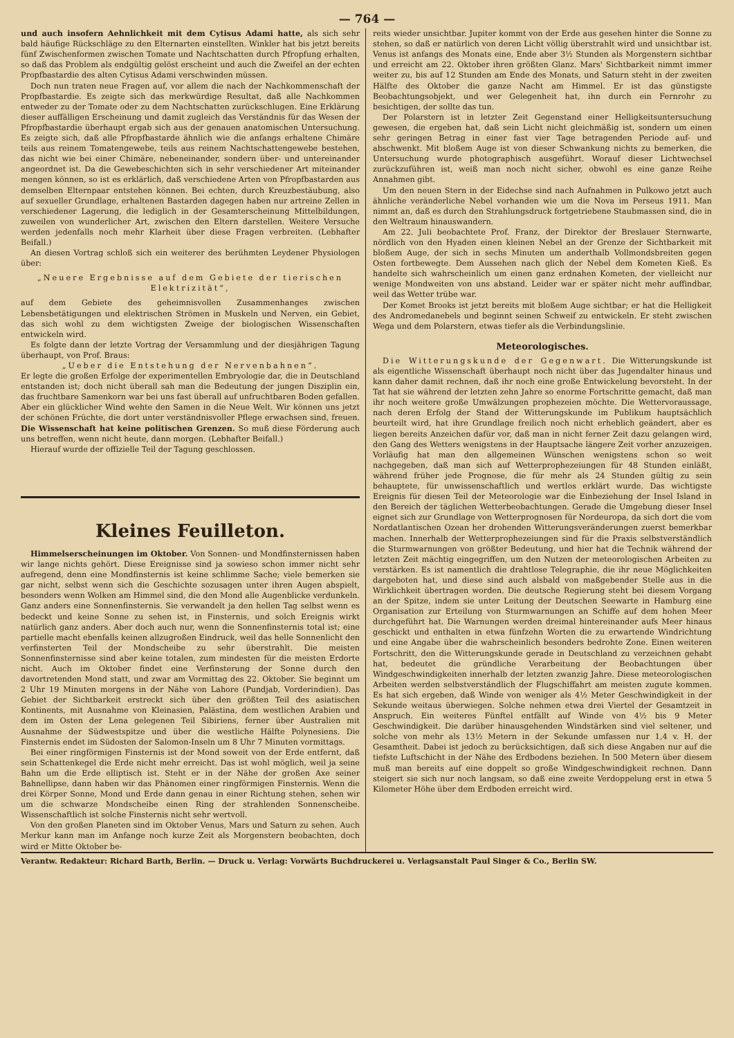— 764 —
und auch insofern Aehnlichkeit mit dem Cytisus Adami hatte, als sich sehr bald häufige Rückschläge zu den Elternarten einstellten. Winkler hat bis jetzt bereits fünf Zwischenformen zwischen Tomate und Nachtschatten durch Pfropfung erhalten, so daß das Problem als endgültig gelöst erscheint und auch die Zweifel an der echten Propfbastardie des alten Cytisus Adami verschwinden müssen.
Doch nun traten neue Fragen auf, vor allem die nach der Nachkommenschaft der Propfbastardie. Es zeigte sich das merkwürdige Resultat, daß alle Nachkommen entweder zu der Tomate oder zu dem Nachtschatten zurückschlugen. Eine Erklärung dieser auffälligen Erscheinung und damit zugleich das Verständnis für das Wesen der Pfropfbastardie überhaupt ergab sich aus der genauen anatomischen Untersuchung. Es zeigte sich, daß alle Pfropfbastarde ähnlich wie die anfangs erhaltene Chimäre teils aus reinem Tomatengewebe, teils aus reinem Nachtschattengewebe bestehen, das nicht wie bei einer Chimäre, nebeneinander, sondern über- und untereinander angeordnet ist. Da die Gewebeschichten sich in sehr verschiedener Art miteinander mengen können, so ist es erklärlich, daß verschiedene Arten von Pfropfbastarden aus demselben Elternpaar entstehen können. Bei echten, durch Kreuzbestäubung, also auf sexueller Grundlage, erhaltenen Bastarden dagegen haben nur artreine Zellen in verschiedener Lagerung, die lediglich in der Gesamterscheinung Mittelbildungen, zuweilen von wunderlicher Art, zwischen den Eltern darstellen. Weitere Versuche werden jedenfalls noch mehr Klarheit über diese Fragen verbreiten. (Lebhafter Beifall.)
An diesen Vortrag schloß sich ein weiterer des berühmten Leydener Physiologen über:
„Neuere Ergebnisse auf dem Gebiete der tierischen Elektrizität“,
auf dem Gebiete des geheimnisvollen Zusammenhanges zwischen Lebensbetätigungen und elektrischen Strömen in Muskeln und Nerven, ein Gebiet, das sich wohl zu dem wichtigsten Zweige der biologischen Wissenschaften entwickeln wird.
Es folgte dann der letzte Vortrag der Versammlung und der diesjährigen Tagung überhaupt, von Prof. Braus:
„Ueber die Entstehung der Nervenbahnen“.
Er legte die großen Erfolge der experimentellen Embryologie dar, die in Deutschland entstanden ist; doch nicht überall sah man die Bedeutung der jungen Disziplin ein, das fruchtbare Samenkorn war bei uns fast überall auf unfruchtbaren Boden gefallen. Aber ein glücklicher Wind wehte den Samen in die Neue Welt. Wir können uns jetzt der schönen Früchte, die dort unter verständnisvoller Pflege erwachsen sind, freuen. Die Wissenschaft hat keine politischen Grenzen. So muß diese Förderung auch uns betreffen, wenn nicht heute, dann morgen. (Lebhafter Beifall.)
Hierauf wurde der offizielle Teil der Tagung geschlossen.
Kleines Feuilleton.
Himmelserscheinungen im Oktober. Von Sonnen- und Mondfinsternissen haben wir lange nichts gehört. Diese Ereignisse sind ja sowieso schon immer nicht sehr aufregend, denn eine Mondfinsternis ist keine schlimme Sache; viele bemerken sie gar nicht, selbst wenn sich die Geschichte sozusagen unter ihren Augen abspielt, besonders wenn Wolken am Himmel sind, die den Mond alle Augenblicke verdunkeln. Ganz anders eine Sonnenfinsternis. Sie verwandelt ja den hellen Tag selbst wenn es bedeckt und keine Sonne zu sehen ist, in Finsternis, und solch Ereignis wirkt natürlich ganz anders. Aber doch auch nur, wenn die Sonnenfinsternis total ist; eine partielle macht ebenfalls keinen allzugroßen Eindruck, weil das helle Sonnenlicht den verfinsterten Teil der Mondscheibe zu sehr überstrahlt. Die meisten Sonnenfinsternisse sind aber keine totalen, zum mindesten für die meisten Erdorte nicht. Auch im Oktober findet eine Verfinsterung der Sonne durch den davortretenden Mond statt, und zwar am Vormittag des 22. Oktober. Sie beginnt um 2 Uhr 19 Minuten morgens in der Nähe von Lahore (Pundjab, Vorderindien). Das Gebiet der Sichtbarkeit erstreckt sich über den größten Teil des asiatischen Kontinents, mit Ausnahme von Kleinasien, Palästina, dem westlichen Arabien und dem im Osten der Lena gelegenen Teil Sibiriens, ferner über Australien mit Ausnahme der Südwestspitze und über die westliche Hälfte Polynesiens. Die Finsternis endet im Südosten der Salomon-Inseln um 8 Uhr 7 Minuten vormittags.
Bei einer ringförmigen Finsternis ist der Mond soweit von der Erde entfernt, daß sein Schattenkegel die Erde nicht mehr erreicht. Das ist wohl möglich, weil ja seine Bahn um die Erde elliptisch ist. Steht er in der Nähe der großen Axe seiner Bahnellipse, dann haben wir das Phänomen einer ringförmigen Finsternis. Wenn die drei Körper Sonne, Mond und Erde dann genau in einer Richtung stehen, sehen wir um die schwarze Mondscheibe einen Ring der strahlenden Sonnenscheibe. Wissenschaftlich ist solche Finsternis nicht sehr wertvoll.
Von den großen Planeten sind im Oktober Venus, Mars und Saturn zu sehen. Auch Merkur kann man im Anfange noch kurze Zeit als Morgenstern beobachten, doch wird er Mitte Oktober be-
reits wieder unsichtbar. Jupiter kommt von der Erde aus gesehen hinter die Sonne zu stehen, so daß er natürlich von deren Licht völlig überstrahlt wird und unsichtbar ist. Venus ist anfangs des Monats eine, Ende aber 3½ Stunden als Morgenstern sichtbar und erreicht am 22. Oktober ihren größten Glanz. Mars' Sichtbarkeit nimmt immer weiter zu, bis auf 12 Stunden am Ende des Monats, und Saturn steht in der zweiten Hälfte des Oktober die ganze Nacht am Himmel. Er ist das günstigste Beobachtungsobjekt, und wer Gelegenheit hat, ihn durch ein Fernrohr zu besichtigen, der sollte das tun.
Der Polarstern ist in letzter Zeit Gegenstand einer Helligkeitsuntersuchung gewesen, die ergeben hat, daß sein Licht nicht gleichmäßig ist, sondern um einen sehr geringen Betrag in einer fast vier Tage betragenden Periode auf- und abschwenkt. Mit bloßem Auge ist von dieser Schwankung nichts zu bemerken, die Untersuchung wurde photographisch ausgeführt. Worauf dieser Lichtwechsel zurückzuführen ist, weiß man noch nicht sicher, obwohl es eine ganze Reihe Annahmen gibt.
Um den neuen Stern in der Eidechse sind nach Aufnahmen in Pulkowo jetzt auch ähnliche veränderliche Nebel vorhanden wie um die Nova im Perseus 1911. Man nimmt an, daß es durch den Strahlungsdruck fortgetriebene Staubmassen sind, die in den Weltraum hinauswandern.
Am 22. Juli beobachtete Prof. Franz, der Direktor der Breslauer Sternwarte, nördlich von den Hyaden einen kleinen Nebel an der Grenze der Sichtbarkeit mit bloßem Auge, der sich in sechs Minuten um anderthalb Vollmondsbreiten gegen Osten fortbewegte. Dem Aussehen nach glich der Nebel dem Kometen Kieß. Es handelte sich wahrscheinlich um einen ganz erdnahen Kometen, der vielleicht nur wenige Mondweiten von uns abstand. Leider war er später nicht mehr auffindbar, weil das Wetter trübe war.
Der Komet Brooks ist jetzt bereits mit bloßem Auge sichtbar; er hat die Helligkeit des Andromedanebels und beginnt seinen Schweif zu entwickeln. Er steht zwischen Wega und dem Polarstern, etwas tiefer als die Verbindungslinie.
Meteorologisches.
Die Witterungskunde der Gegenwart. Die Witterungskunde ist als eigentliche Wissenschaft überhaupt noch nicht über das Jugendalter hinaus und kann daher damit rechnen, daß ihr noch eine große Entwickelung bevorsteht. In der Tat hat sie während der letzten zehn Jahre so enorme Fortschritte gemacht, daß man ihr noch weitere große Umwälzungen prophezeien möchte. Die Wettervoraussage, nach deren Erfolg der Stand der Witterungskunde im Publikum hauptsächlich beurteilt wird, hat ihre Grundlage freilich noch nicht erheblich geändert, aber es liegen bereits Anzeichen dafür vor, daß man in nicht ferner Zeit dazu gelangen wird, den Gang des Wetters wenigstens in der Hauptsache längere Zeit vorher anzuzeigen. Vorläufig hat man den allgemeinen Wünschen wenigstens schon so weit nachgegeben, daß man sich auf Wetterprophezeiungen für 48 Stunden einläßt, während früher jede Prognose, die für mehr als 24 Stunden gültig zu sein behauptete, für unwissenschaftlich und wertlos erklärt wurde. Das wichtigste Ereignis für diesen Teil der Meteorologie war die Einbeziehung der Insel Island in den Bereich der täglichen Wetterbeobachtungen. Gerade die Umgebung dieser Insel eignet sich zur Grundlage von Wetterprognosen für Nordeuropa, da sich dort die vom Nordatlantischen Ozean her drohenden Witterungsveränderungen zuerst bemerkbar machen. Innerhalb der Wetterprophezeiungen sind für die Praxis selbstverständlich die Sturmwarnungen von größter Bedeutung, und hier hat die Technik während der letzten Zeit mächtig eingegriffen, um den Nutzen der meteorologischen Arbeiten zu verstärken. Es ist namentlich die drahtlose Telegraphie, die ihr neue Möglichkeiten dargeboten hat, und diese sind auch alsbald von maßgebender Stelle aus in die Wirklichkeit übertragen worden. Die deutsche Regierung steht bei diesem Vorgang an der Spitze, indem sie unter Leitung der Deutschen Seewarte in Hamburg eine Organisation zur Erteilung von Sturmwarnungen an Schiffe auf dem hohen Meer durchgeführt hat. Die Warnungen werden dreimal hintereinander aufs Meer hinaus geschickt und enthalten in etwa fünfzehn Worten die zu erwartende Windrichtung und eine Angabe über die wahrscheinlich besonders bedrohte Zone. Einen weiteren Fortschritt, den die Witterungskunde gerade in Deutschland zu verzeichnen gehabt hat, bedeutet die gründliche Verarbeitung der Beobachtungen über Windgeschwindigkeiten innerhalb der letzten zwanzig Jahre. Diese meteorologischen Arbeiten werden selbstverständlich der Flugschiffahrt am meisten zugute kommen. Es hat sich ergeben, daß Winde von weniger als 4½ Meter Geschwindigkeit in der Sekunde weitaus überwiegen. Solche nehmen etwa drei Viertel der Gesamtzeit in Anspruch. Ein weiteres Fünftel entfällt auf Winde von 4½ bis 9 Meter Geschwindigkeit. Die darüber hinausgehenden Windstärken sind viel seltener, und solche von mehr als 13½ Metern in der Sekunde umfassen nur 1,4 v. H. der Gesamtheit. Dabei ist jedoch zu berücksichtigen, daß sich diese Angaben nur auf die tiefste Luftschicht in der Nähe des Erdbodens beziehen. In 500 Metern über diesem muß man bereits auf eine doppelt so große Windgeschwindigkeit rechnen. Dann steigert sie sich nur noch langsam, so daß eine zweite Verdoppelung erst in etwa 5 Kilometer Höhe über dem Erdboden erreicht wird.
Verantw. Redakteur: Richard Barth, Berlin. — Druck u. Verlag: Vorwärts Buchdruckerei u. Verlagsanstalt Paul Singer & Co., Berlin SW.